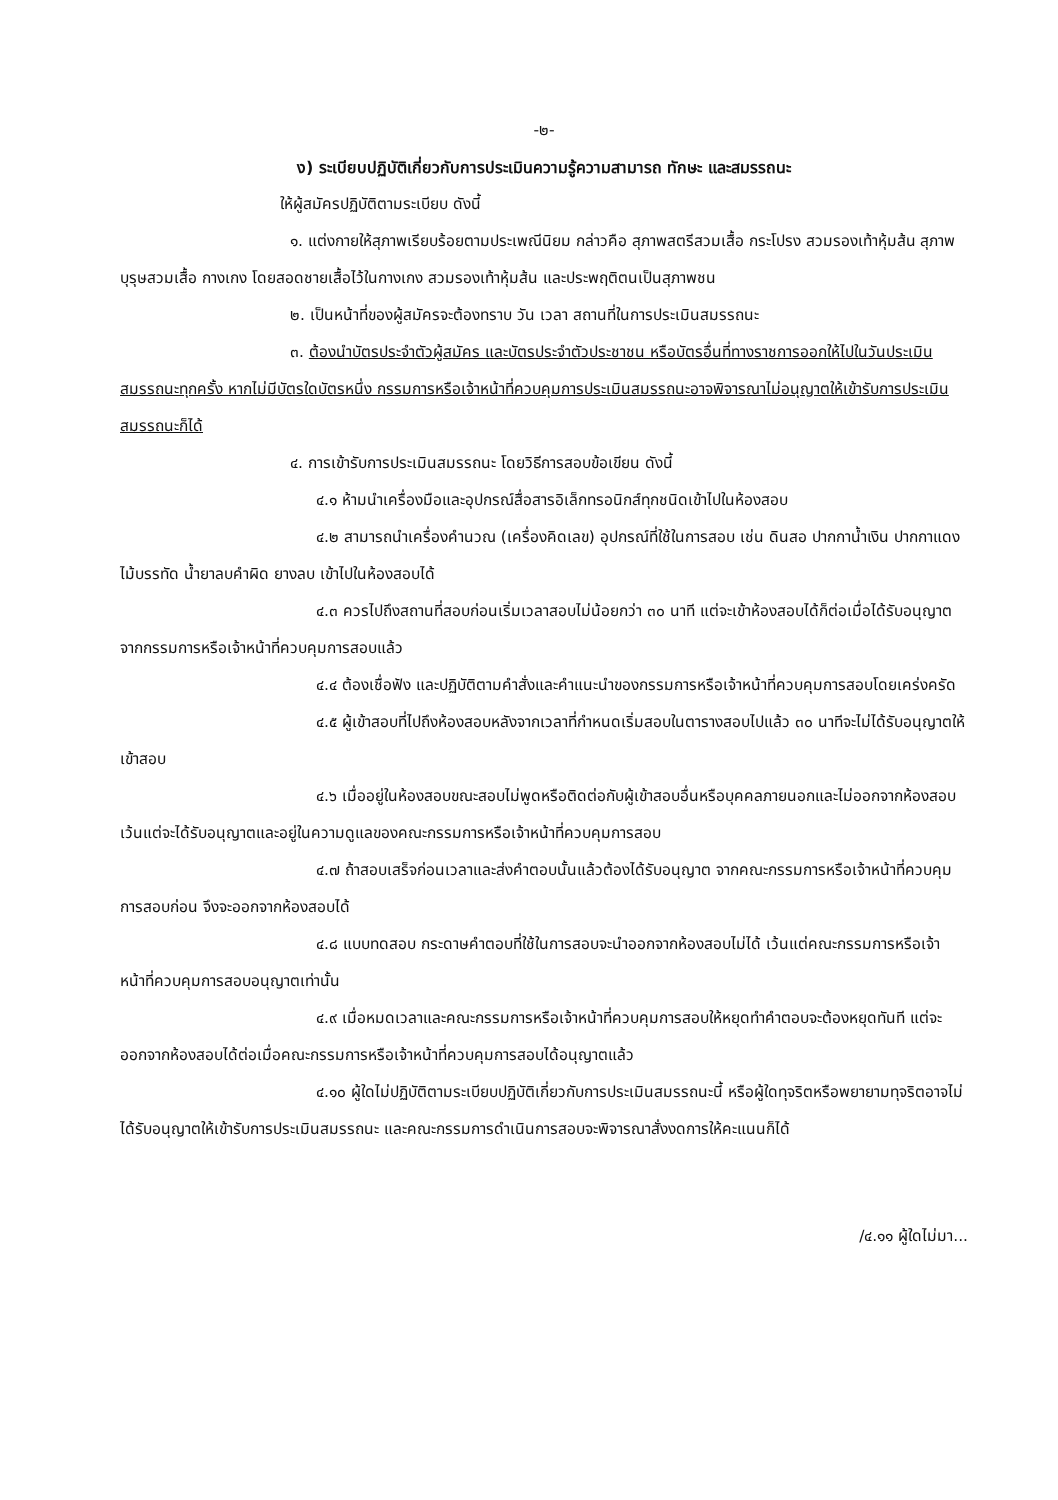-๒-
ง) ระเบียบปฏิบัติเกี่ยวกับการประเมินความรู้ความสามารถ ทักษะ และสมรรถนะ
ให้ผู้สมัครปฏิบัติตามระเบียบ ดังนี้
๑. แต่งกายให้สุภาพเรียบร้อยตามประเพณีนิยม กล่าวคือ สุภาพสตรีสวมเสื้อ กระโปรง สวมรองเท้าหุ้มส้น สุภาพบุรุษสวมเสื้อ กางเกง โดยสอดชายเสื้อไว้ในกางเกง สวมรองเท้าหุ้มส้น และประพฤติตนเป็นสุภาพชน
๒. เป็นหน้าที่ของผู้สมัครจะต้องทราบ วัน เวลา สถานที่ในการประเมินสมรรถนะ
๓. ต้องนำบัตรประจำตัวผู้สมัคร และบัตรประจำตัวประชาชน หรือบัตรอื่นที่ทางราชการออกให้ไปในวันประเมินสมรรถนะทุกครั้ง หากไม่มีบัตรใดบัตรหนึ่ง กรรมการหรือเจ้าหน้าที่ควบคุมการประเมินสมรรถนะอาจพิจารณาไม่อนุญาตให้เข้ารับการประเมินสมรรถนะก็ได้
๔. การเข้ารับการประเมินสมรรถนะ โดยวิธีการสอบข้อเขียน ดังนี้
  ๔.๑ ห้ามนำเครื่องมือและอุปกรณ์สื่อสารอิเล็กทรอนิกส์ทุกชนิดเข้าไปในห้องสอบ
  ๔.๒ สามารถนำเครื่องคำนวณ (เครื่องคิดเลข) อุปกรณ์ที่ใช้ในการสอบ เช่น ดินสอ ปากกาน้ำเงิน ปากกาแดง ไม้บรรทัด น้ำยาลบคำผิด ยางลบ เข้าไปในห้องสอบได้
  ๔.๓ ควรไปถึงสถานที่สอบก่อนเริ่มเวลาสอบไม่น้อยกว่า ๓๐ นาที แต่จะเข้าห้องสอบได้ก็ต่อเมื่อได้รับอนุญาตจากกรรมการหรือเจ้าหน้าที่ควบคุมการสอบแล้ว
  ๔.๔ ต้องเชื่อฟัง และปฏิบัติตามคำสั่งและคำแนะนำของกรรมการหรือเจ้าหน้าที่ควบคุมการสอบโดยเคร่งครัด
  ๔.๕ ผู้เข้าสอบที่ไปถึงห้องสอบหลังจากเวลาที่กำหนดเริ่มสอบในตารางสอบไปแล้ว ๓๐ นาทีจะไม่ได้รับอนุญาตให้เข้าสอบ
  ๔.๖ เมื่ออยู่ในห้องสอบขณะสอบไม่พูดหรือติดต่อกับผู้เข้าสอบอื่นหรือบุคคลภายนอกและไม่ออกจากห้องสอบเว้นแต่จะได้รับอนุญาตและอยู่ในความดูแลของคณะกรรมการหรือเจ้าหน้าที่ควบคุมการสอบ
  ๔.๗ ถ้าสอบเสร็จก่อนเวลาและส่งคำตอบนั้นแล้วต้องได้รับอนุญาต จากคณะกรรมการหรือเจ้าหน้าที่ควบคุมการสอบก่อน จึงจะออกจากห้องสอบได้
  ๔.๘ แบบทดสอบ กระดาษคำตอบที่ใช้ในการสอบจะนำออกจากห้องสอบไม่ได้ เว้นแต่คณะกรรมการหรือเจ้าหน้าที่ควบคุมการสอบอนุญาตเท่านั้น
  ๔.๙ เมื่อหมดเวลาและคณะกรรมการหรือเจ้าหน้าที่ควบคุมการสอบให้หยุดทำคำตอบจะต้องหยุดทันที แต่จะออกจากห้องสอบได้ต่อเมื่อคณะกรรมการหรือเจ้าหน้าที่ควบคุมการสอบได้อนุญาตแล้ว
  ๔.๑๐ ผู้ใดไม่ปฏิบัติตามระเบียบปฏิบัติเกี่ยวกับการประเมินสมรรถนะนี้ หรือผู้ใดทุจริตหรือพยายามทุจริตอาจไม่ได้รับอนุญาตให้เข้ารับการประเมินสมรรถนะ และคณะกรรมการดำเนินการสอบจะพิจารณาสั่งงดการให้คะแนนก็ได้
/๔.๑๑ ผู้ใดไม่มา...